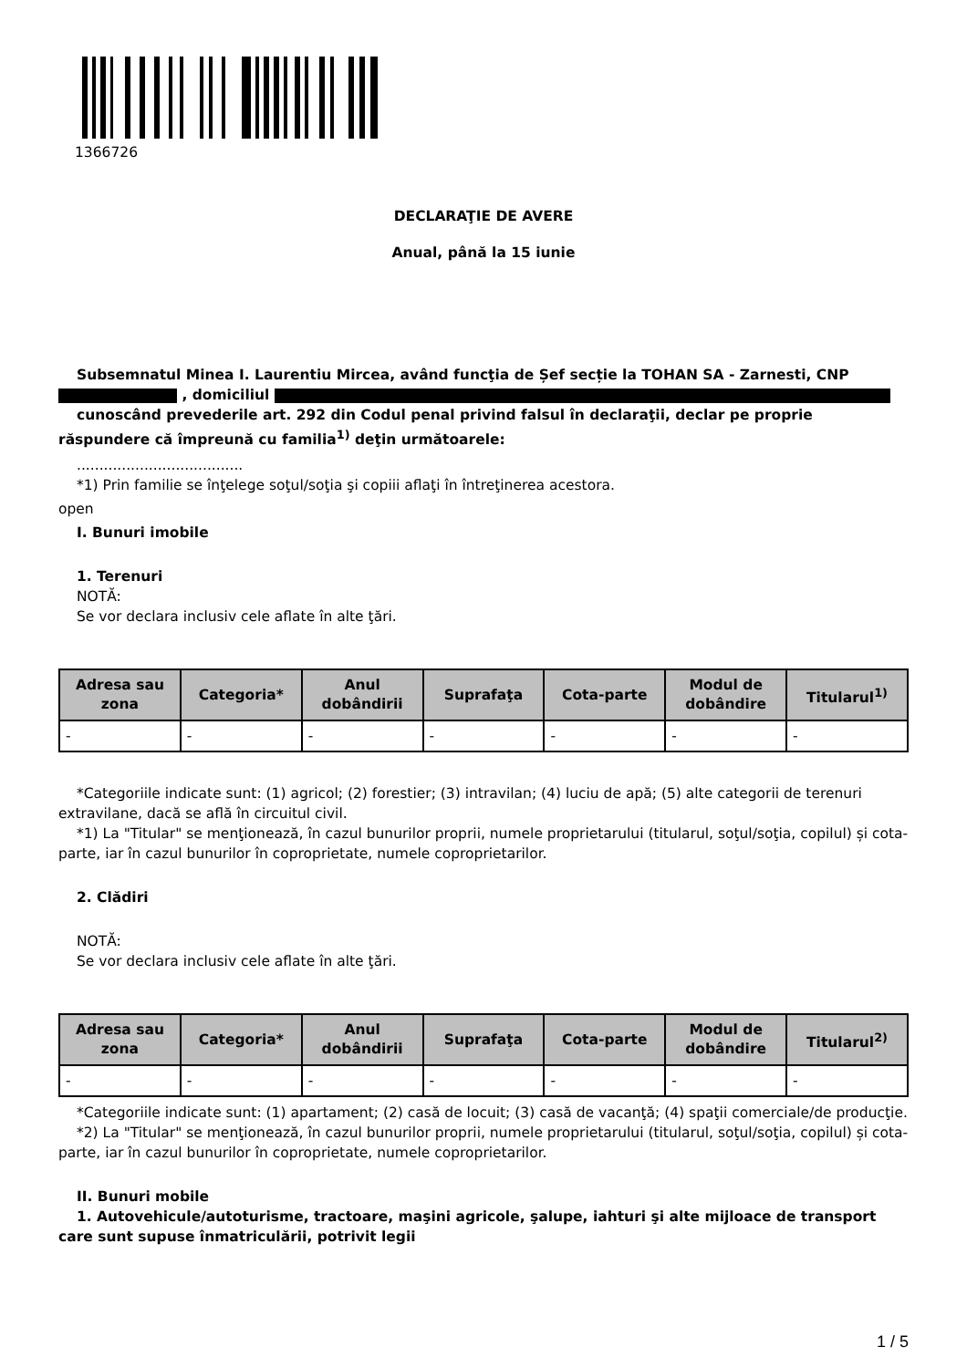1366726
DECLARAŢIE DE AVERE
Anual, până la 15 iunie
Subsemnatul Minea I. Laurentiu Mircea, având funcţia de Șef secție la TOHAN SA - Zarnesti, CNP , domiciliul
cunoscând prevederile art. 292 din Codul penal privind falsul în declaraţii, declar pe proprie răspundere că împreună cu familia<sup>1)</sup> deţin următoarele:
.....................................
*1) Prin familie se înţelege soţul/soţia şi copiii aflaţi în întreţinerea acestora.
open
I. Bunuri imobile
1. Terenuri
NOTĂ:
Se vor declara inclusiv cele aflate în alte ţări.
| Adresa sau zona | Categoria* | Anul dobândirii | Suprafaţa | Cota-parte | Modul de dobândire | Titularul<sup>1)</sup> |
| --- | --- | --- | --- | --- | --- | --- |
| - | - | - | - | - | - | - |
*Categoriile indicate sunt: (1) agricol; (2) forestier; (3) intravilan; (4) luciu de apă; (5) alte categorii de terenuri extravilane, dacă se află în circuitul civil.
*1) La "Titular" se menţionează, în cazul bunurilor proprii, numele proprietarului (titularul, soţul/soţia, copilul) și cota-parte, iar în cazul bunurilor în coproprietate, numele coproprietarilor.
2. Clădiri
NOTĂ:
Se vor declara inclusiv cele aflate în alte ţări.
| Adresa sau zona | Categoria* | Anul dobândirii | Suprafaţa | Cota-parte | Modul de dobândire | Titularul<sup>2)</sup> |
| --- | --- | --- | --- | --- | --- | --- |
| - | - | - | - | - | - | - |
*Categoriile indicate sunt: (1) apartament; (2) casă de locuit; (3) casă de vacanţă; (4) spaţii comerciale/de producţie.
*2) La "Titular" se menţionează, în cazul bunurilor proprii, numele proprietarului (titularul, soţul/soţia, copilul) și cota-parte, iar în cazul bunurilor în coproprietate, numele coproprietarilor.
II. Bunuri mobile
1. Autovehicule/autoturisme, tractoare, maşini agricole, şalupe, iahturi şi alte mijloace de transport care sunt supuse înmatriculării, potrivit legii
1 / 5